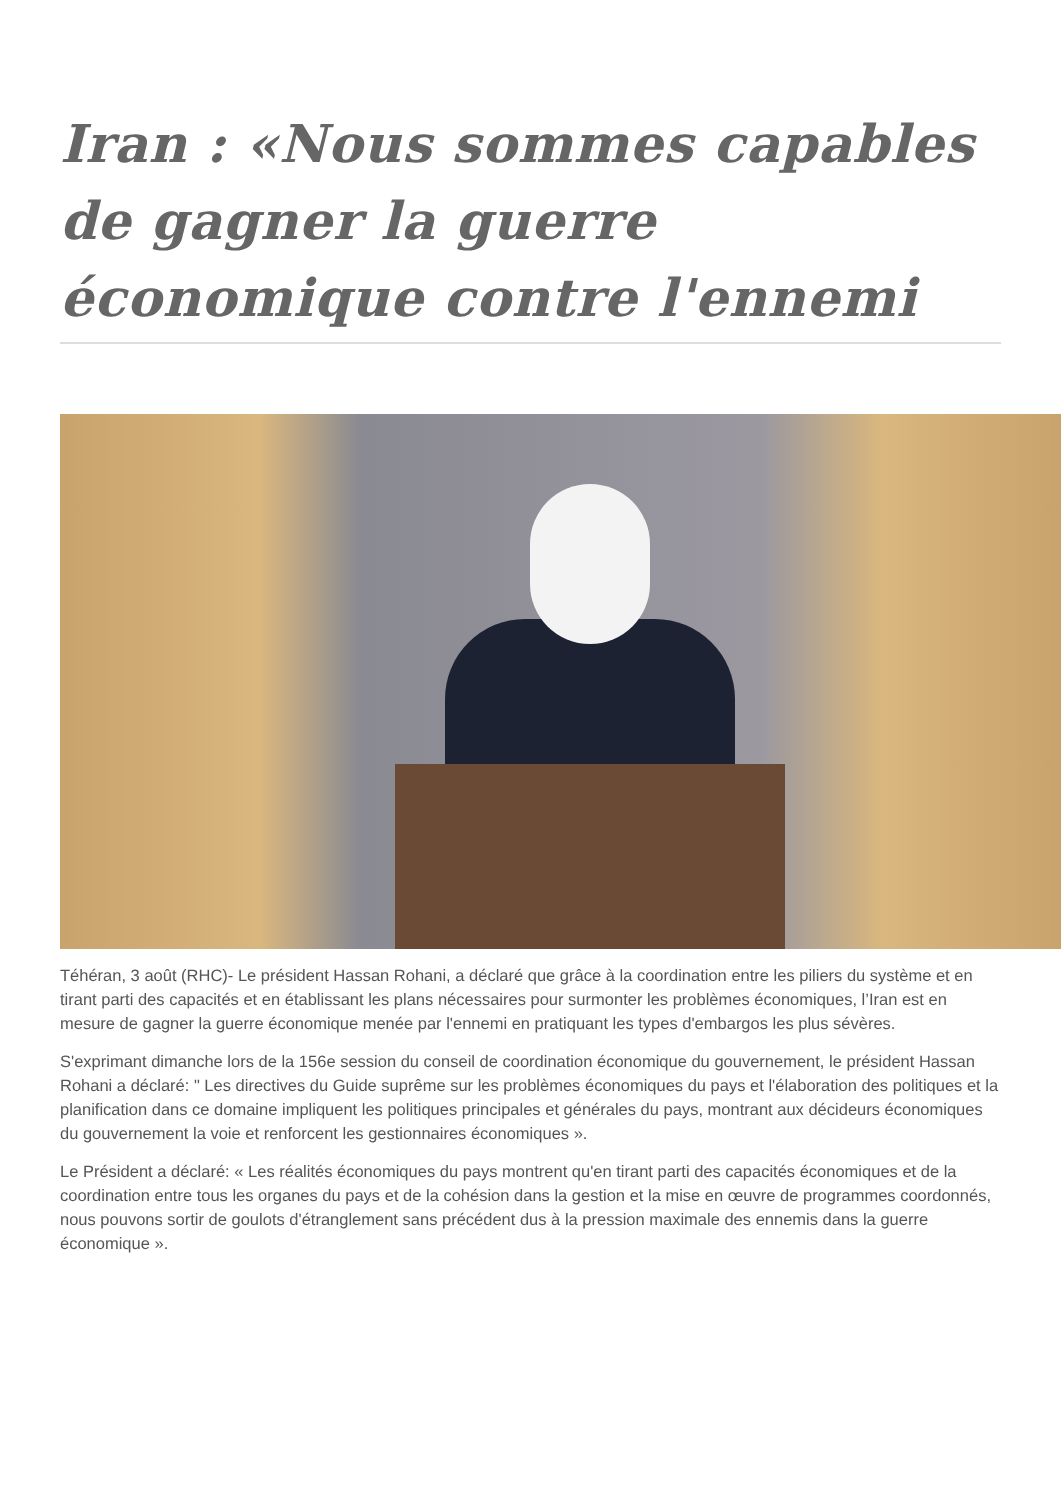Iran : «Nous sommes capables de gagner la guerre économique contre l'ennemi
Téhéran, 3 août (RHC)- Le président Hassan Rohani, a déclaré que grâce à la coordination entre les piliers du système et en tirant parti des capacités et en établissant les plans nécessaires pour surmonter les problèmes économiques, l’Iran est en mesure de gagner la guerre économique menée par l'ennemi en pratiquant les types d'embargos les plus sévères.
S'exprimant dimanche lors de la 156e session du conseil de coordination économique du gouvernement, le président Hassan Rohani a déclaré: " Les directives du Guide suprême sur les problèmes économiques du pays et l'élaboration des politiques et la planification dans ce domaine impliquent les politiques principales et générales du pays, montrant aux décideurs économiques du gouvernement la voie et renforcent les gestionnaires économiques ».
Le Président a déclaré: « Les réalités économiques du pays montrent qu'en tirant parti des capacités économiques et de la coordination entre tous les organes du pays et de la cohésion dans la gestion et la mise en œuvre de programmes coordonnés, nous pouvons sortir de goulots d'étranglement sans précédent dus à la pression maximale des ennemis dans la guerre économique ».